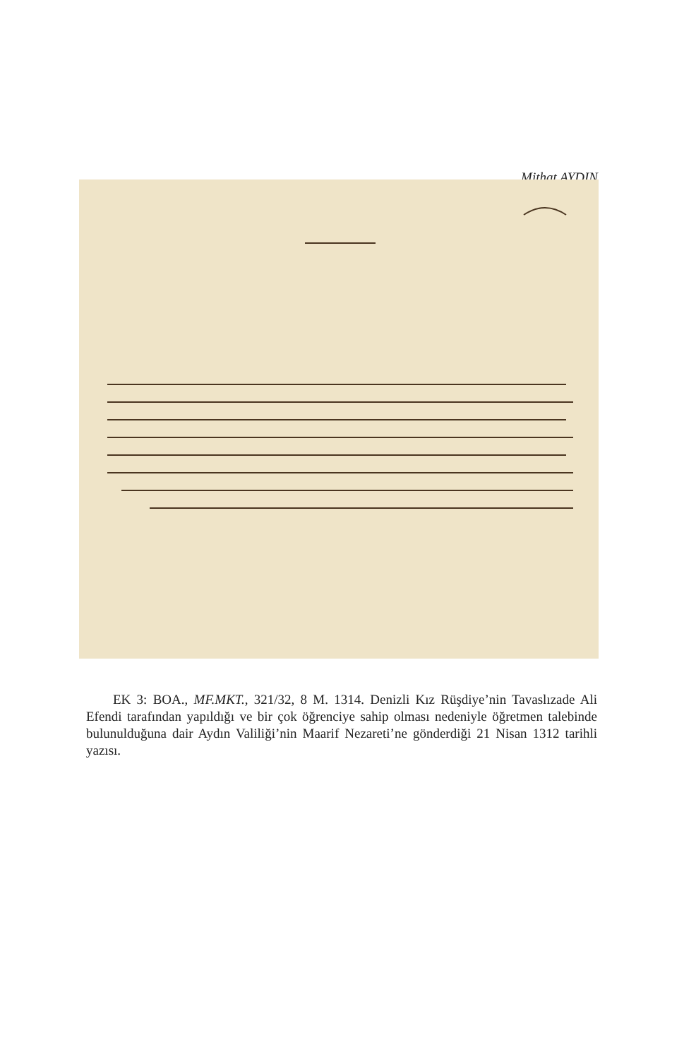Mithat AYDIN
EK 3: BOA., MF.MKT., 321/32, 8 M. 1314. Denizli Kız Rüşdiye’nin Tavaslızade Ali Efendi tarafından yapıldığı ve bir çok öğrenciye sahip olması nedeniyle öğretmen talebinde bulunulduğuna dair Aydın Valiliği’nin Maarif Nezareti’ne gönderdiği 21 Nisan 1312 tarihli yazısı.